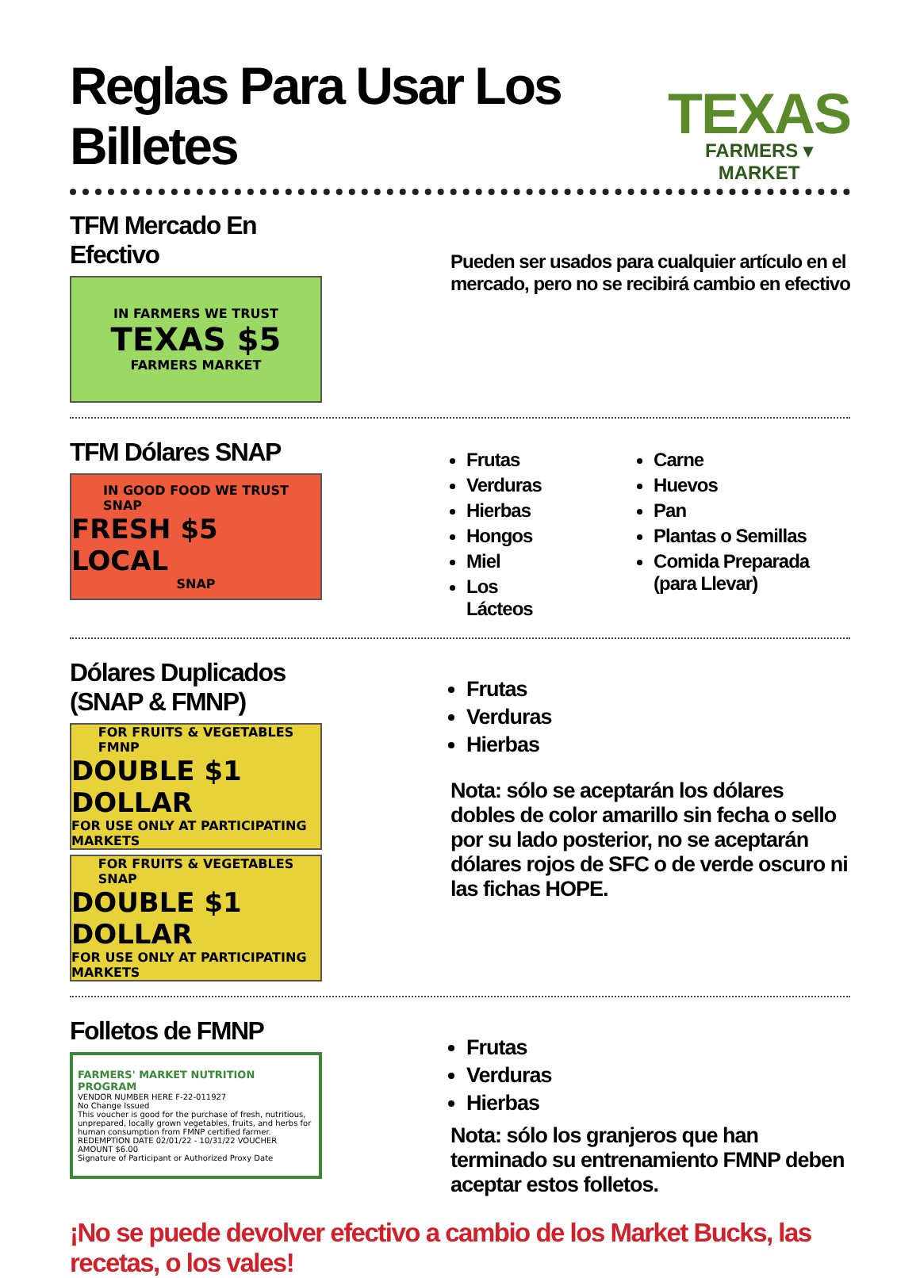Reglas Para Usar Los Billetes
TEXAS
FARMERS ▾ MARKET
TFM Mercado En Efectivo
IN FARMERS WE TRUST
TEXAS $5
FARMERS MARKET
Pueden ser usados para cualquier artículo en el mercado, pero no se recibirá cambio en efectivo
TFM Dólares SNAP
IN GOOD FOOD WE TRUST
SNAP
FRESH $5 LOCAL
SNAP
Frutas
Verduras
Hierbas
Hongos
Miel
Los Lácteos
Carne
Huevos
Pan
Plantas o Semillas
Comida Preparada (para Llevar)
Dólares Duplicados (SNAP & FMNP)
FOR FRUITS & VEGETABLES
FMNP
DOUBLE $1 DOLLAR
FOR USE ONLY AT PARTICIPATING MARKETS
FOR FRUITS & VEGETABLES
SNAP
DOUBLE $1 DOLLAR
FOR USE ONLY AT PARTICIPATING MARKETS
Frutas
Verduras
Hierbas
Nota: sólo se aceptarán los dólares dobles de color amarillo sin fecha o sello por su lado posterior, no se aceptarán dólares rojos de SFC o de verde oscuro ni las fichas HOPE.
Folletos de FMNP
FARMERS' MARKET NUTRITION PROGRAM
VENDOR NUMBER HERE F-22-011927
No Change Issued
This voucher is good for the purchase of fresh, nutritious, unprepared, locally grown vegetables, fruits, and herbs for human consumption from FMNP certified farmer.
REDEMPTION DATE 02/01/22 - 10/31/22 VOUCHER AMOUNT $6.00
Signature of Participant or Authorized Proxy Date
Frutas
Verduras
Hierbas
Nota: sólo los granjeros que han terminado su entrenamiento FMNP deben aceptar estos folletos.
¡No se puede devolver efectivo a cambio de los Market Bucks, las recetas, o los vales!